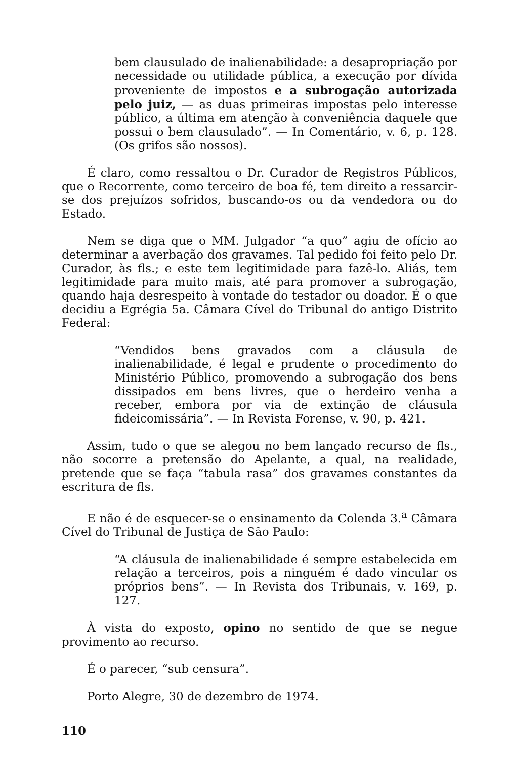bem clausulado de inalienabilidade: a desapropriação por necessidade ou utilidade pública, a execução por dívida proveniente de impostos e a subrogação autorizada pelo juiz, — as duas primeiras impostas pelo interesse público, a última em atenção à conveniência daquele que possui o bem clausulado”. — In Comentário, v. 6, p. 128. (Os grifos são nossos).
É claro, como ressaltou o Dr. Curador de Registros Públicos, que o Recorrente, como terceiro de boa fé, tem direito a ressarcir-se dos prejuízos sofridos, buscando-os ou da vendedora ou do Estado.
Nem se diga que o MM. Julgador “a quo” agiu de ofício ao determinar a averbação dos gravames. Tal pedido foi feito pelo Dr. Curador, às fls.; e este tem legitimidade para fazê-lo. Aliás, tem legitimidade para muito mais, até para promover a subrogação, quando haja desrespeito à vontade do testador ou doador. É o que decidiu a Egrégia 5a. Câmara Cível do Tribunal do antigo Distrito Federal:
“Vendidos bens gravados com a cláusula de inalienabilidade, é legal e prudente o procedimento do Ministério Público, promovendo a subrogação dos bens dissipados em bens livres, que o herdeiro venha a receber, embora por via de extinção de cláusula fideicomissária”. — In Revista Forense, v. 90, p. 421.
Assim, tudo o que se alegou no bem lançado recurso de fls., não socorre a pretensão do Apelante, a qual, na realidade, pretende que se faça “tabula rasa” dos gravames constantes da escritura de fls.
E não é de esquecer-se o ensinamento da Colenda 3.<sup>a</sup> Câmara Cível do Tribunal de Justiça de São Paulo:
“A cláusula de inalienabilidade é sempre estabelecida em relação a terceiros, pois a ninguém é dado vincular os próprios bens”. — In Revista dos Tribunais, v. 169, p. 127.
À vista do exposto, opino no sentido de que se negue provimento ao recurso.
É o parecer, “sub censura”.
Porto Alegre, 30 de dezembro de 1974.
110